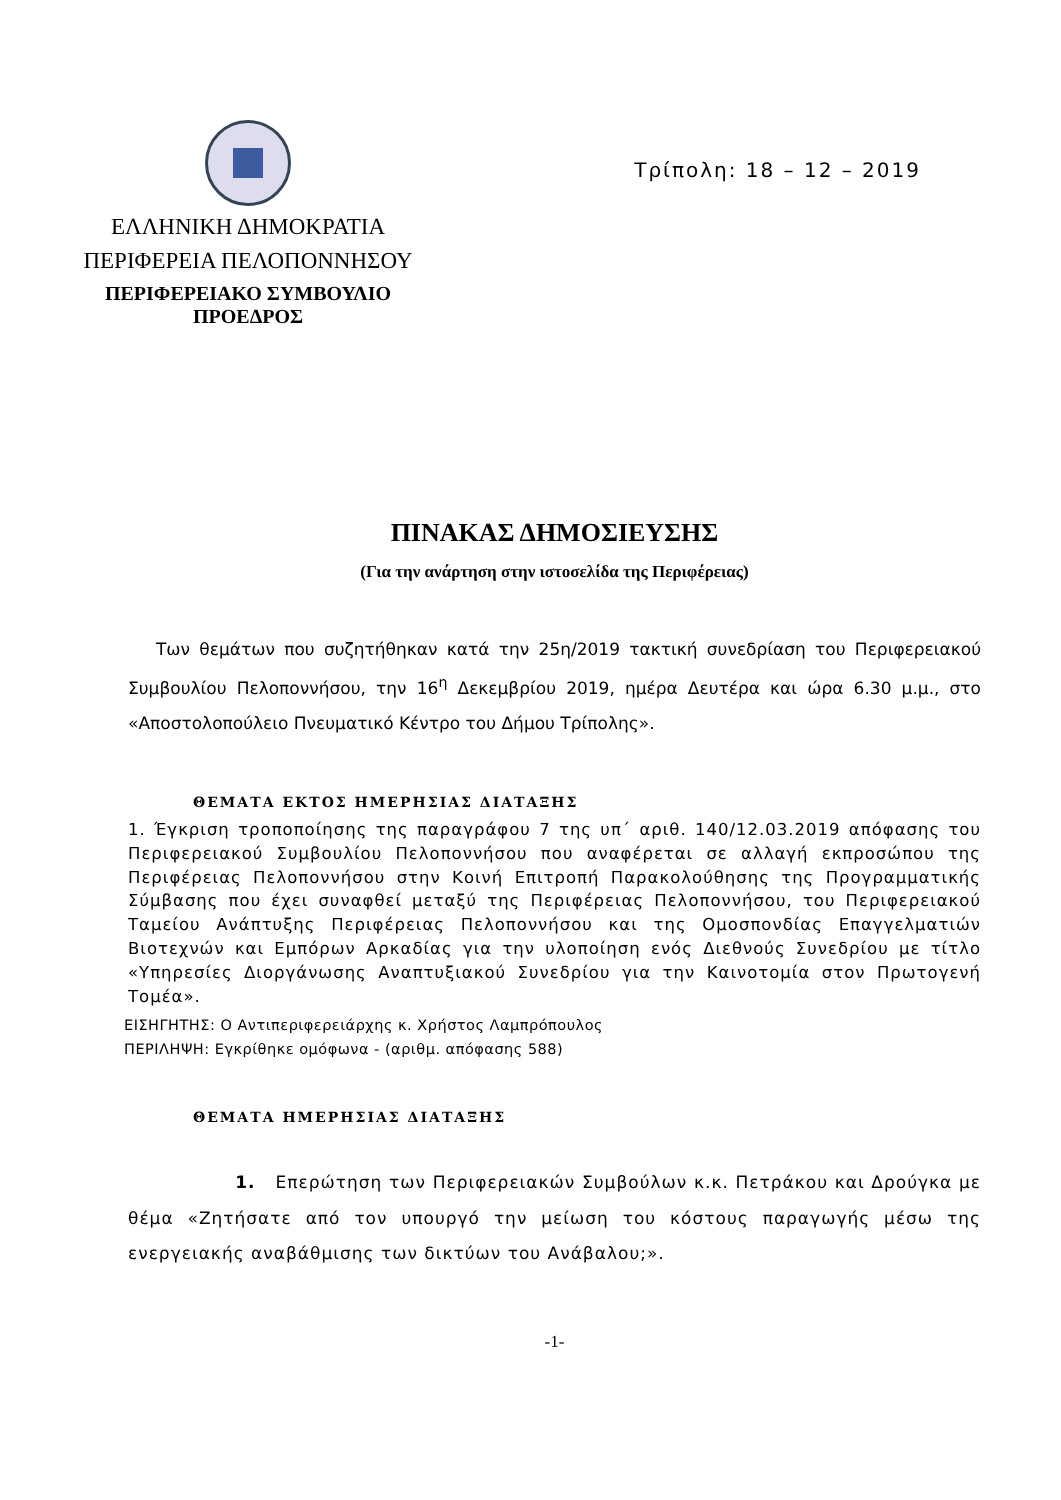ΕΛΛΗΝΙΚΗ ΔΗΜΟΚΡΑΤΙΑ
ΠΕΡΙΦΕΡΕΙΑ ΠΕΛΟΠΟΝΝΗΣΟΥ
ΠΕΡΙΦΕΡΕΙΑΚΟ ΣΥΜΒΟΥΛΙΟ
ΠΡΟΕΔΡΟΣ
Τρίπολη: 18 – 12 – 2019
ΠΙΝΑΚΑΣ ΔΗΜΟΣΙΕΥΣΗΣ
(Για την ανάρτηση στην ιστοσελίδα της Περιφέρειας)
Των θεμάτων που συζητήθηκαν κατά την 25η/2019 τακτική συνεδρίαση του Περιφερειακού Συμβουλίου Πελοποννήσου, την 16<sup>η</sup> Δεκεμβρίου 2019, ημέρα Δευτέρα και ώρα 6.30 μ.μ., στο «Αποστολοπούλειο Πνευματικό Κέντρο του Δήμου Τρίπολης».
ΘΕΜΑΤΑ ΕΚΤΟΣ ΗΜΕΡΗΣΙΑΣ ΔΙΑΤΑΞΗΣ
1. Έγκριση τροποποίησης της παραγράφου 7 της υπ΄ αριθ. 140/12.03.2019 απόφασης του Περιφερειακού Συμβουλίου Πελοποννήσου που αναφέρεται σε αλλαγή εκπροσώπου της Περιφέρειας Πελοποννήσου στην Κοινή Επιτροπή Παρακολούθησης της Προγραμματικής Σύμβασης που έχει συναφθεί μεταξύ της Περιφέρειας Πελοποννήσου, του Περιφερειακού Ταμείου Ανάπτυξης Περιφέρειας Πελοποννήσου και της Ομοσπονδίας Επαγγελματιών Βιοτεχνών και Εμπόρων Αρκαδίας για την υλοποίηση ενός Διεθνούς Συνεδρίου με τίτλο «Υπηρεσίες Διοργάνωσης Αναπτυξιακού Συνεδρίου για την Καινοτομία στον Πρωτογενή Τομέα».
ΕΙΣΗΓΗΤΗΣ: Ο Αντιπεριφερειάρχης κ. Χρήστος Λαμπρόπουλος
ΠΕΡΙΛΗΨΗ: Εγκρίθηκε ομόφωνα - (αριθμ. απόφασης 588)
ΘΕΜΑΤΑ ΗΜΕΡΗΣΙΑΣ ΔΙΑΤΑΞΗΣ
1. Επερώτηση των Περιφερειακών Συμβούλων κ.κ. Πετράκου και Δρούγκα με θέμα «Ζητήσατε από τον υπουργό την μείωση του κόστους παραγωγής μέσω της ενεργειακής αναβάθμισης των δικτύων του Ανάβαλου;».
-1-